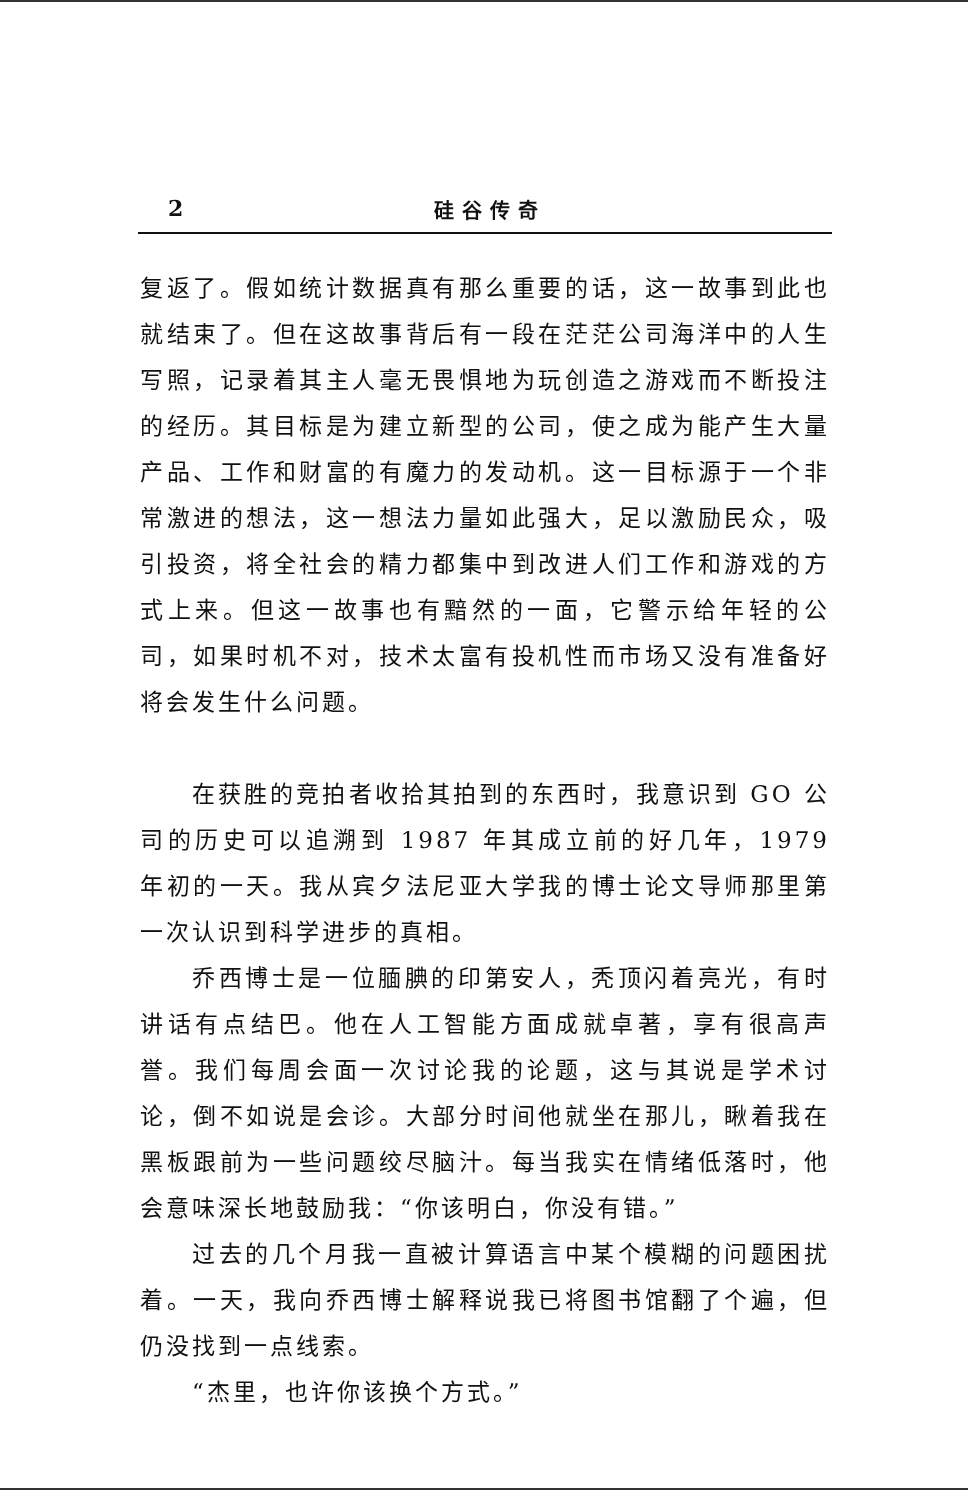2 硅谷传奇
复返了。假如统计数据真有那么重要的话，这一故事到此也就结束了。但在这故事背后有一段在茫茫公司海洋中的人生写照，记录着其主人毫无畏惧地为玩创造之游戏而不断投注的经历。其目标是为建立新型的公司，使之成为能产生大量产品、工作和财富的有魔力的发动机。这一目标源于一个非常激进的想法，这一想法力量如此强大，足以激励民众，吸引投资，将全社会的精力都集中到改进人们工作和游戏的方式上来。但这一故事也有黯然的一面，它警示给年轻的公司，如果时机不对，技术太富有投机性而市场又没有准备好将会发生什么问题。
在获胜的竞拍者收拾其拍到的东西时，我意识到 GO 公司的历史可以追溯到 1987 年其成立前的好几年，1979 年初的一天。我从宾夕法尼亚大学我的博士论文导师那里第一次认识到科学进步的真相。
乔西博士是一位腼腆的印第安人，秃顶闪着亮光，有时讲话有点结巴。他在人工智能方面成就卓著，享有很高声誉。我们每周会面一次讨论我的论题，这与其说是学术讨论，倒不如说是会诊。大部分时间他就坐在那儿，瞅着我在黑板跟前为一些问题绞尽脑汁。每当我实在情绪低落时，他会意味深长地鼓励我：“你该明白，你没有错。”
过去的几个月我一直被计算语言中某个模糊的问题困扰着。一天，我向乔西博士解释说我已将图书馆翻了个遍，但仍没找到一点线索。
“杰里，也许你该换个方式。”